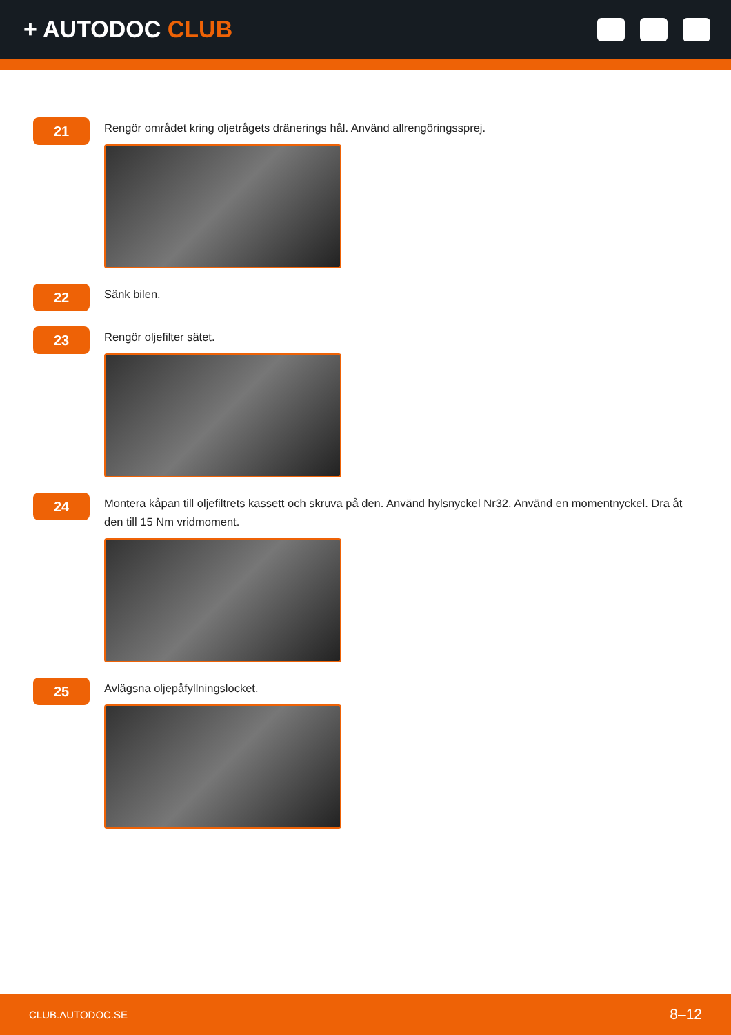+ AUTODOC CLUB
21
Rengör området kring oljetrågets dränerings hål. Använd allrengöringssprej.
22
Sänk bilen.
23
Rengör oljefilter sätet.
24
Montera kåpan till oljefiltrets kassett och skruva på den. Använd hylsnyckel Nr32. Använd en momentnyckel. Dra åt den till 15 Nm vridmoment.
25
Avlägsna oljepåfyllningslocket.
CLUB.AUTODOC.SE 8–12